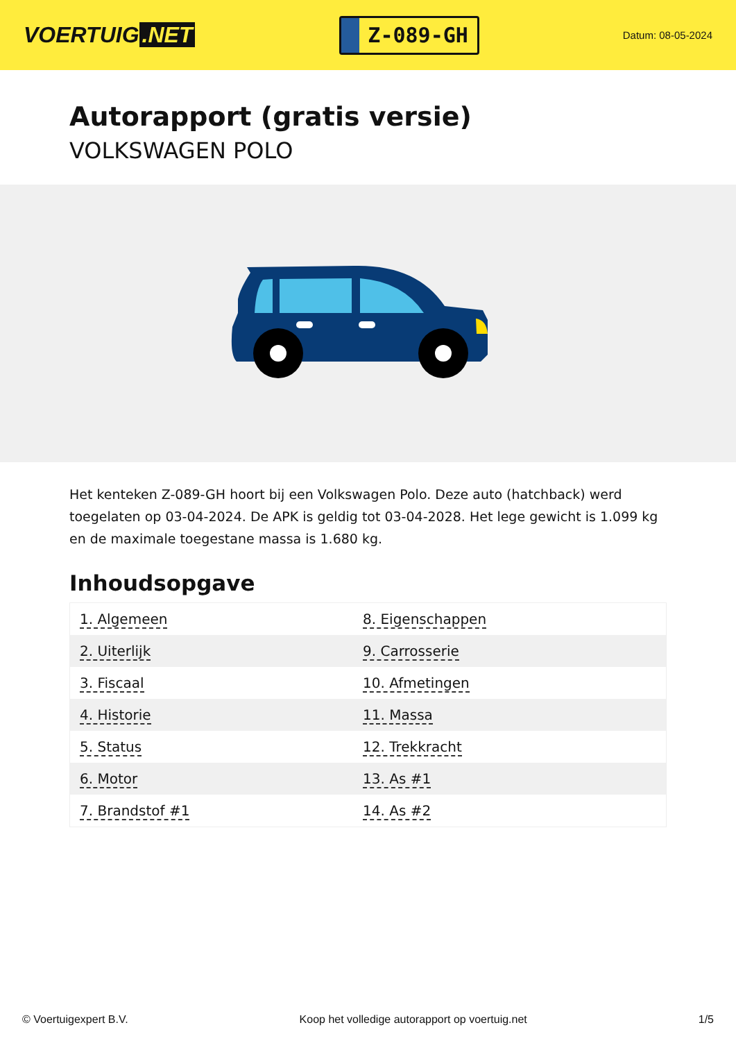VOERTUIG.NET
Z-089-GH
Datum: 08-05-2024
Autorapport (gratis versie)
VOLKSWAGEN POLO
Het kenteken Z-089-GH hoort bij een Volkswagen Polo. Deze auto (hatchback) werd toegelaten op 03-04-2024. De APK is geldig tot 03-04-2028. Het lege gewicht is 1.099 kg en de maximale toegestane massa is 1.680 kg.
Inhoudsopgave
| 1. Algemeen | 8. Eigenschappen |
| 2. Uiterlijk | 9. Carrosserie |
| 3. Fiscaal | 10. Afmetingen |
| 4. Historie | 11. Massa |
| 5. Status | 12. Trekkracht |
| 6. Motor | 13. As #1 |
| 7. Brandstof #1 | 14. As #2 |
© Voertuigexpert B.V. Koop het volledige autorapport op voertuig.net 1/5